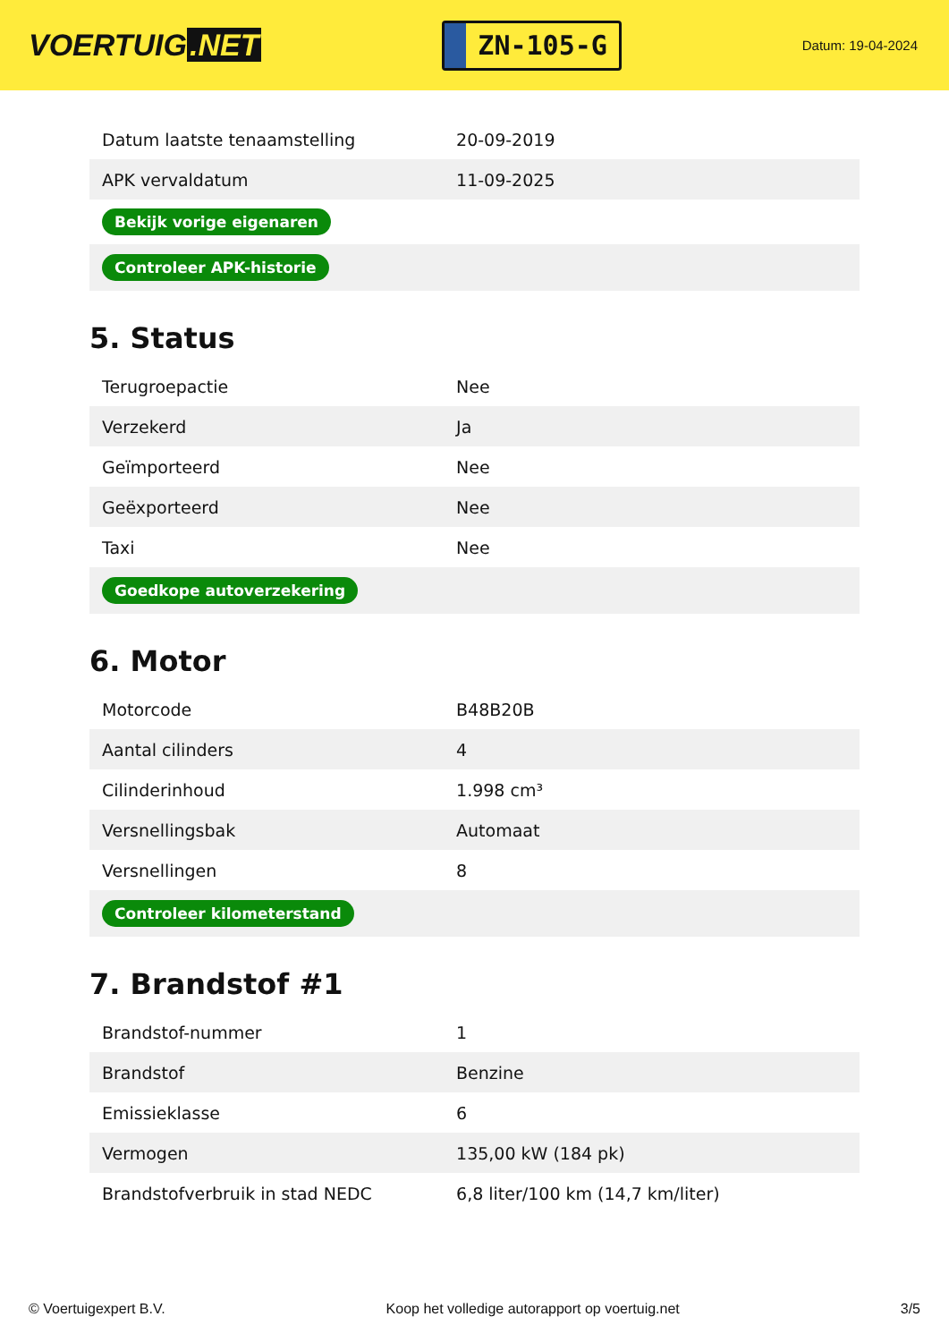VOERTUIG.NET
ZN-105-G
Datum: 19-04-2024
| Datum laatste tenaamstelling | 20-09-2019 |
| APK vervaldatum | 11-09-2025 |
| Bekijk vorige eigenaren | |
| Controleer APK-historie | |
5. Status
| Terugroepactie | Nee |
| Verzekerd | Ja |
| Geïmporteerd | Nee |
| Geëxporteerd | Nee |
| Taxi | Nee |
| Goedkope autoverzekering | |
6. Motor
| Motorcode | B48B20B |
| Aantal cilinders | 4 |
| Cilinderinhoud | 1.998 cm³ |
| Versnellingsbak | Automaat |
| Versnellingen | 8 |
| Controleer kilometerstand | |
7. Brandstof #1
| Brandstof-nummer | 1 |
| Brandstof | Benzine |
| Emissieklasse | 6 |
| Vermogen | 135,00 kW (184 pk) |
| Brandstofverbruik in stad NEDC | 6,8 liter/100 km (14,7 km/liter) |
© Voertuigexpert B.V. Koop het volledige autorapport op voertuig.net 3/5